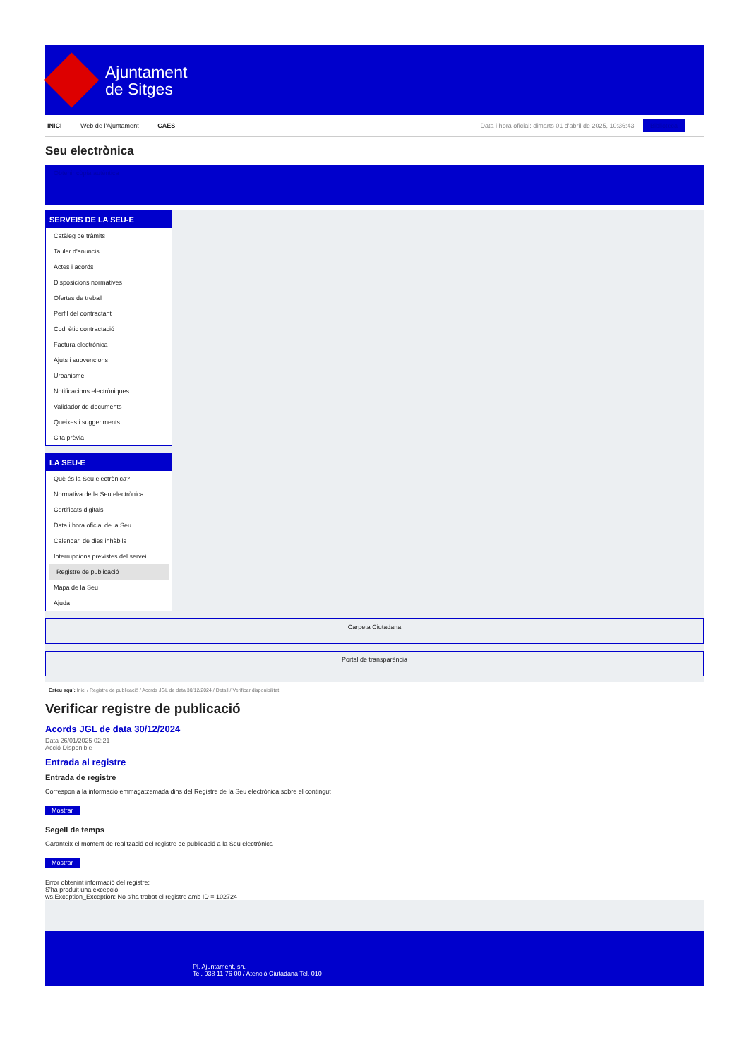Ajuntament
de Sitges
INICI Web de l'Ajuntament CAES
Data i hora oficial: dimarts 01 d'abril de 2025, 10:36:43 Biblioteca
Seu electrònica
Obtenir còpia autèntica
SERVEIS DE LA SEU-E
Catàleg de tràmits
Tauler d'anuncis
Actes i acords
Disposicions normatives
Ofertes de treball
Perfil del contractant
Codi ètic contractació
Factura electrònica
Ajuts i subvencions
Urbanisme
Notificacions electròniques
Validador de documents
Queixes i suggeriments
Cita prèvia
LA SEU-E
Què és la Seu electrònica?
Normativa de la Seu electrònica
Certificats digitals
Data i hora oficial de la Seu
Calendari de dies inhàbils
Interrupcions previstes del servei
Registre de publicació
Mapa de la Seu
Ajuda
Carpeta Ciutadana
Portal de transparència
Esteu aquí: Inici / Registre de publicació / Acords JGL de data 30/12/2024 / Detall / Verificar disponibilitat
Verificar registre de publicació
Acords JGL de data 30/12/2024
Data 26/01/2025 02:21
Acció Disponible
Entrada al registre
Entrada de registre
Correspon a la informació emmagatzemada dins del Registre de la Seu electrònica sobre el contingut
Mostrar
Segell de temps
Garanteix el moment de realització del registre de publicació a la Seu electrònica
Mostrar
Error obtenint informació del registre:
S'ha produit una excepció
ws.Exception_Exception: No s'ha trobat el registre amb ID = 102724
Pl. Ajuntament, sn.
Tel. 938 11 76 00 / Atenció Ciutadana Tel. 010